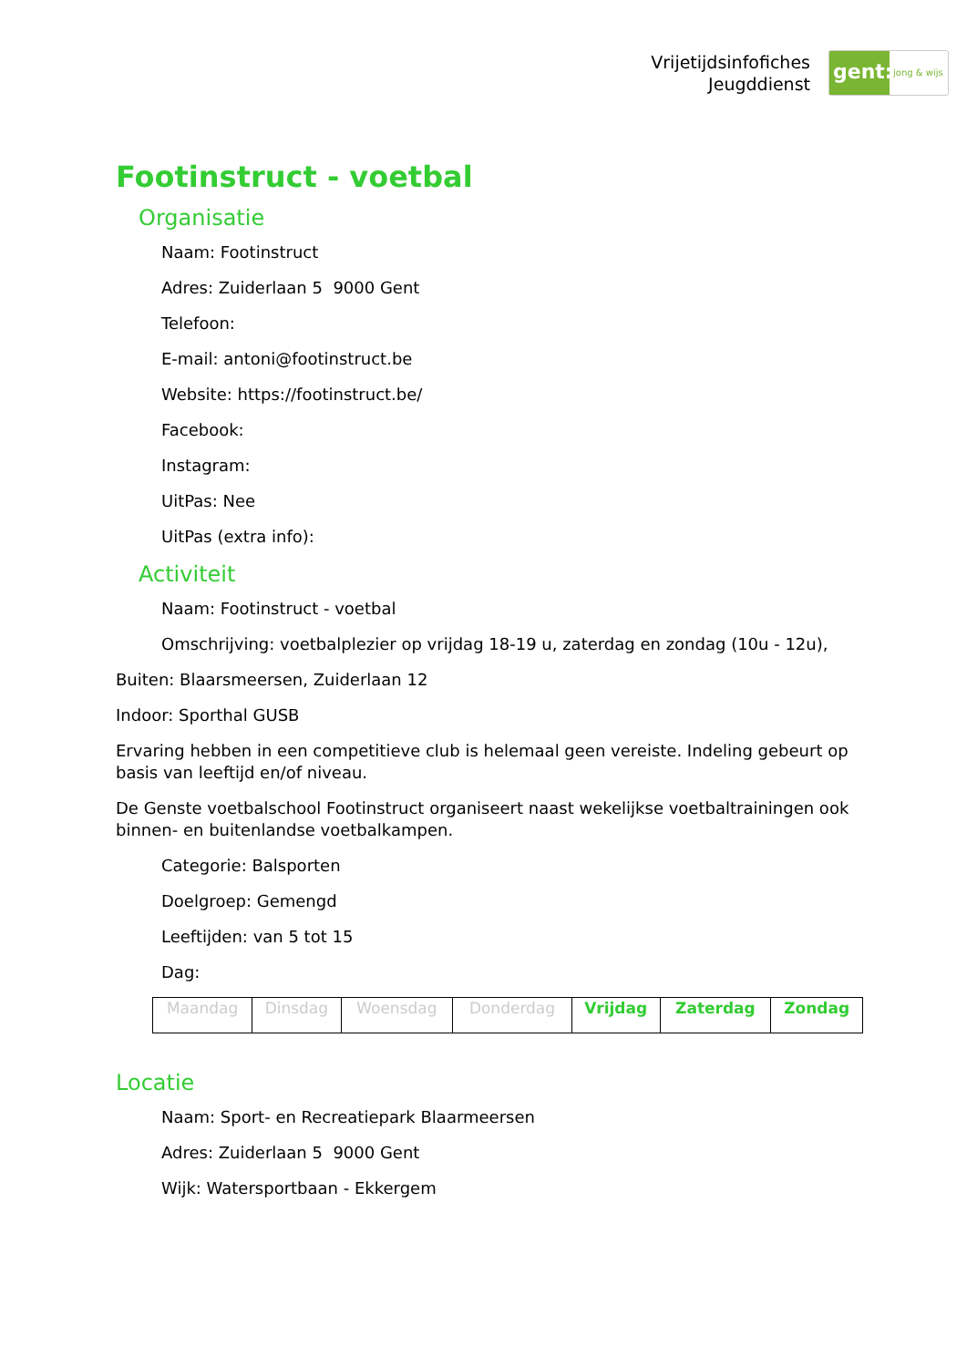Vrijetijdsinfofiches
Jeugddienst
gent:
jong & wijs
Footinstruct - voetbal
Organisatie
Naam: Footinstruct
Adres: Zuiderlaan 5 9000 Gent
Telefoon:
E-mail: antoni@footinstruct.be
Website: https://footinstruct.be/
Facebook:
Instagram:
UitPas: Nee
UitPas (extra info):
Activiteit
Naam: Footinstruct - voetbal
Omschrijving: voetbalplezier op vrijdag 18-19 u, zaterdag en zondag (10u - 12u),
Buiten: Blaarsmeersen, Zuiderlaan 12
Indoor: Sporthal GUSB
Ervaring hebben in een competitieve club is helemaal geen vereiste. Indeling gebeurt op basis van leeftijd en/of niveau.
De Genste voetbalschool Footinstruct organiseert naast wekelijkse voetbaltrainingen ook binnen- en buitenlandse voetbalkampen.
Categorie: Balsporten
Doelgroep: Gemengd
Leeftijden: van 5 tot 15
Dag:
| Maandag | Dinsdag | Woensdag | Donderdag | Vrijdag | Zaterdag | Zondag |
Locatie
Naam: Sport- en Recreatiepark Blaarmeersen
Adres: Zuiderlaan 5 9000 Gent
Wijk: Watersportbaan - Ekkergem